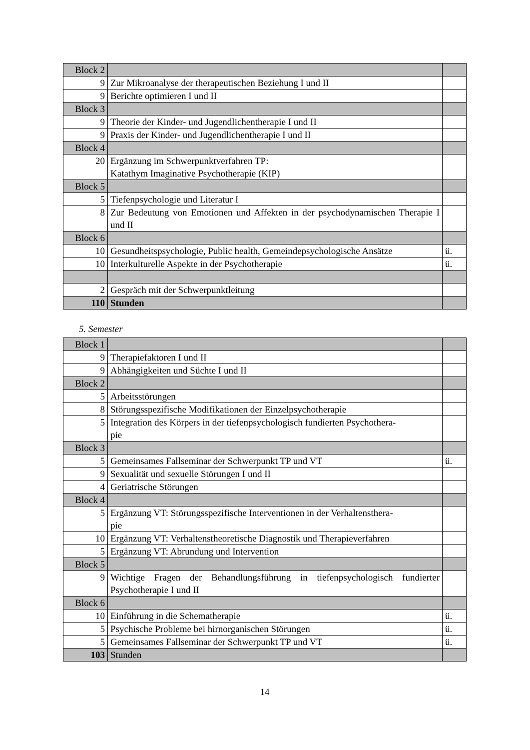| Block 2 | | |
| 9 | Zur Mikroanalyse der therapeutischen Beziehung I und II | |
| 9 | Berichte optimieren I und II | |
| Block 3 | | |
| 9 | Theorie der Kinder- und Jugendlichentherapie I und II | |
| 9 | Praxis der Kinder- und Jugendlichentherapie I und II | |
| Block 4 | | |
| 20 | Ergänzung im Schwerpunktverfahren TP: Katathym Imaginative Psychotherapie (KIP) | |
| Block 5 | | |
| 5 | Tiefenpsychologie und Literatur I | |
| 8 | Zur Bedeutung von Emotionen und Affekten in der psychodynamischen Therapie I und II | |
| Block 6 | | |
| 10 | Gesundheitspsychologie, Public health, Gemeindepsychologische Ansätze | ü. |
| 10 | Interkulturelle Aspekte in der Psychotherapie | ü. |
| 2 | Gespräch mit der Schwerpunktleitung | |
| 110 | Stunden | |
5. Semester
| Block 1 | | |
| 9 | Therapiefaktoren I und II | |
| 9 | Abhängigkeiten und Süchte I und II | |
| Block 2 | | |
| 5 | Arbeitsstörungen | |
| 8 | Störungsspezifische Modifikationen der Einzelpsychotherapie | |
| 5 | Integration des Körpers in der tiefenpsychologisch fundierten Psychothera- pie | |
| Block 3 | | |
| 5 | Gemeinsames Fallseminar der Schwerpunkt TP und VT | ü. |
| 9 | Sexualität und sexuelle Störungen I und II | |
| 4 | Geriatrische Störungen | |
| Block 4 | | |
| 5 | Ergänzung VT: Störungsspezifische Interventionen in der Verhaltensthera- pie | |
| 10 | Ergänzung VT: Verhaltenstheoretische Diagnostik und Therapieverfahren | |
| 5 | Ergänzung VT: Abrundung und Intervention | |
| Block 5 | | |
| 9 | Wichtige Fragen der Behandlungsführung in tiefenpsychologisch fundierter Psychotherapie I und II | |
| Block 6 | | |
| 10 | Einführung in die Schematherapie | ü. |
| 5 | Psychische Probleme bei hirnorganischen Störungen | ü. |
| 5 | Gemeinsames Fallseminar der Schwerpunkt TP und VT | ü. |
| 103 | Stunden | |
14